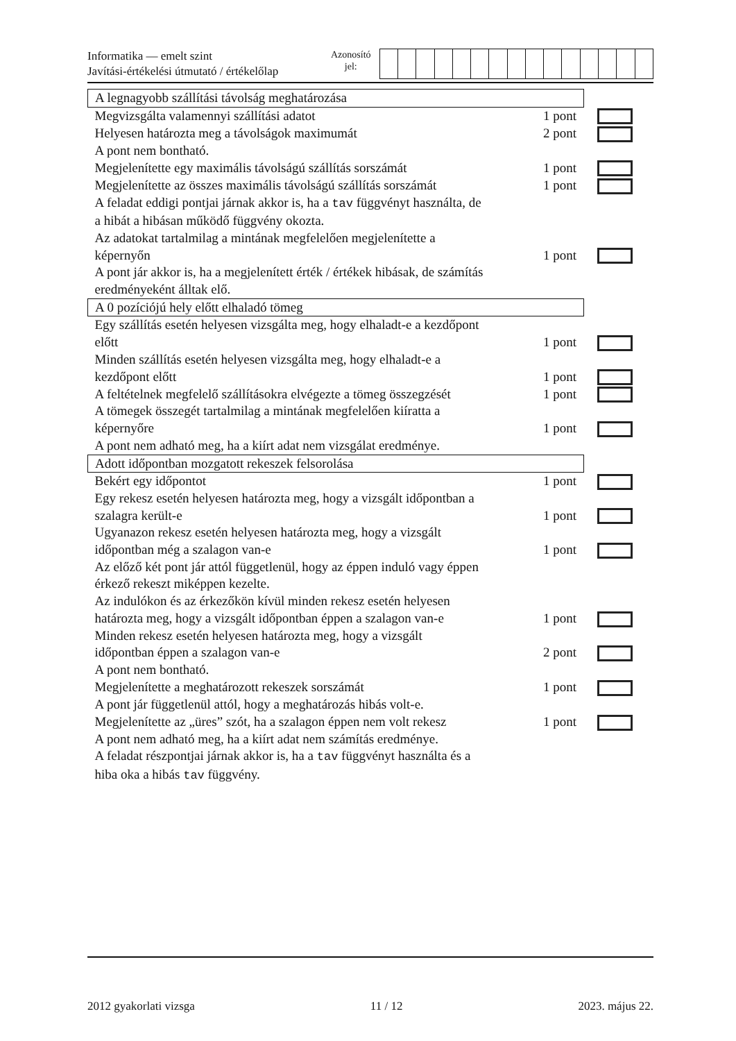Informatika — emelt szint
Javítási-értékelési útmutató / értékelőlap
Azonosító
jel:
| A legnagyobb szállítási távolság meghatározása | | |
| Megvizsgálta valamennyi szállítási adatot | 1 pont | |
| Helyesen határozta meg a távolságok maximumát | 2 pont | |
| A pont nem bontható. | | |
| Megjelenítette egy maximális távolságú szállítás sorszámát | 1 pont | |
| Megjelenítette az összes maximális távolságú szállítás sorszámát | 1 pont | |
| A feladat eddigi pontjai járnak akkor is, ha a tav függvényt használta, de a hibát a hibásan működő függvény okozta. | | |
| Az adatokat tartalmilag a mintának megfelelően megjelenítette a képernyőn | 1 pont | |
| A pont jár akkor is, ha a megjelenített érték / értékek hibásak, de számítás eredményeként álltak elő. | | |
| A 0 pozíciójú hely előtt elhaladó tömeg | | |
| Egy szállítás esetén helyesen vizsgálta meg, hogy elhaladt-e a kezdőpont előtt | 1 pont | |
| Minden szállítás esetén helyesen vizsgálta meg, hogy elhaladt-e a kezdőpont előtt | 1 pont | |
| A feltételnek megfelelő szállításokra elvégezte a tömeg összegzését | 1 pont | |
| A tömegek összegét tartalmilag a mintának megfelelően kiíratta a képernyőre | 1 pont | |
| A pont nem adható meg, ha a kiírt adat nem vizsgálat eredménye. | | |
| Adott időpontban mozgatott rekeszek felsorolása | | |
| Bekért egy időpontot | 1 pont | |
| Egy rekesz esetén helyesen határozta meg, hogy a vizsgált időpontban a szalagra került-e | 1 pont | |
| Ugyanazon rekesz esetén helyesen határozta meg, hogy a vizsgált időpontban még a szalagon van-e | 1 pont | |
| Az előző két pont jár attól függetlenül, hogy az éppen induló vagy éppen érkező rekeszt miképpen kezelte. | | |
| Az indulókon és az érkezőkön kívül minden rekesz esetén helyesen határozta meg, hogy a vizsgált időpontban éppen a szalagon van-e | 1 pont | |
| Minden rekesz esetén helyesen határozta meg, hogy a vizsgált időpontban éppen a szalagon van-e | 2 pont | |
| A pont nem bontható. | | |
| Megjelenítette a meghatározott rekeszek sorszámát | 1 pont | |
| A pont jár függetlenül attól, hogy a meghatározás hibás volt-e. | | |
| Megjelenítette az „üres” szót, ha a szalagon éppen nem volt rekesz | 1 pont | |
| A pont nem adható meg, ha a kiírt adat nem számítás eredménye. | | |
| A feladat részpontjai járnak akkor is, ha a tav függvényt használta és a hiba oka a hibás tav függvény. | | |
2012 gyakorlati vizsga 11 / 12 2023. május 22.